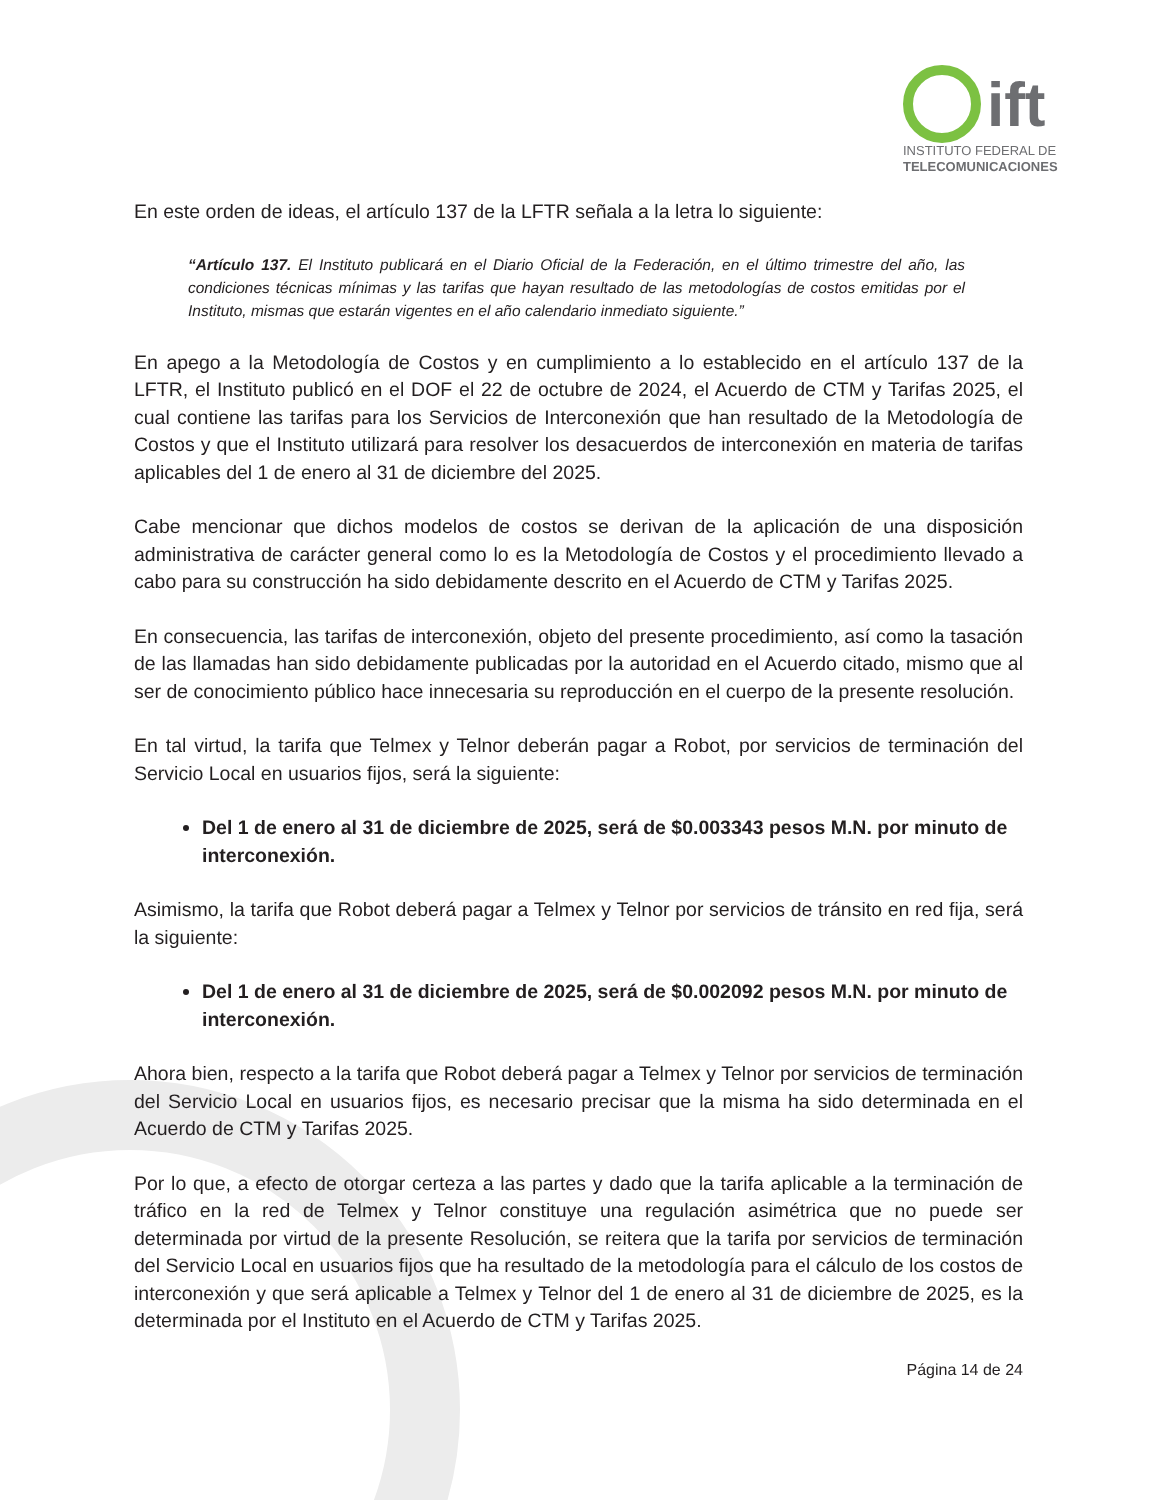ift
INSTITUTO FEDERAL DE
TELECOMUNICACIONES
En este orden de ideas, el artículo 137 de la LFTR señala a la letra lo siguiente:
“Artículo 137. El Instituto publicará en el Diario Oficial de la Federación, en el último trimestre del año, las condiciones técnicas mínimas y las tarifas que hayan resultado de las metodologías de costos emitidas por el Instituto, mismas que estarán vigentes en el año calendario inmediato siguiente.”
En apego a la Metodología de Costos y en cumplimiento a lo establecido en el artículo 137 de la LFTR, el Instituto publicó en el DOF el 22 de octubre de 2024, el Acuerdo de CTM y Tarifas 2025, el cual contiene las tarifas para los Servicios de Interconexión que han resultado de la Metodología de Costos y que el Instituto utilizará para resolver los desacuerdos de interconexión en materia de tarifas aplicables del 1 de enero al 31 de diciembre del 2025.
Cabe mencionar que dichos modelos de costos se derivan de la aplicación de una disposición administrativa de carácter general como lo es la Metodología de Costos y el procedimiento llevado a cabo para su construcción ha sido debidamente descrito en el Acuerdo de CTM y Tarifas 2025.
En consecuencia, las tarifas de interconexión, objeto del presente procedimiento, así como la tasación de las llamadas han sido debidamente publicadas por la autoridad en el Acuerdo citado, mismo que al ser de conocimiento público hace innecesaria su reproducción en el cuerpo de la presente resolución.
En tal virtud, la tarifa que Telmex y Telnor deberán pagar a Robot, por servicios de terminación del Servicio Local en usuarios fijos, será la siguiente:
Del 1 de enero al 31 de diciembre de 2025, será de $0.003343 pesos M.N. por minuto de interconexión.
Asimismo, la tarifa que Robot deberá pagar a Telmex y Telnor por servicios de tránsito en red fija, será la siguiente:
Del 1 de enero al 31 de diciembre de 2025, será de $0.002092 pesos M.N. por minuto de interconexión.
Ahora bien, respecto a la tarifa que Robot deberá pagar a Telmex y Telnor por servicios de terminación del Servicio Local en usuarios fijos, es necesario precisar que la misma ha sido determinada en el Acuerdo de CTM y Tarifas 2025.
Por lo que, a efecto de otorgar certeza a las partes y dado que la tarifa aplicable a la terminación de tráfico en la red de Telmex y Telnor constituye una regulación asimétrica que no puede ser determinada por virtud de la presente Resolución, se reitera que la tarifa por servicios de terminación del Servicio Local en usuarios fijos que ha resultado de la metodología para el cálculo de los costos de interconexión y que será aplicable a Telmex y Telnor del 1 de enero al 31 de diciembre de 2025, es la determinada por el Instituto en el Acuerdo de CTM y Tarifas 2025.
Página 14 de 24